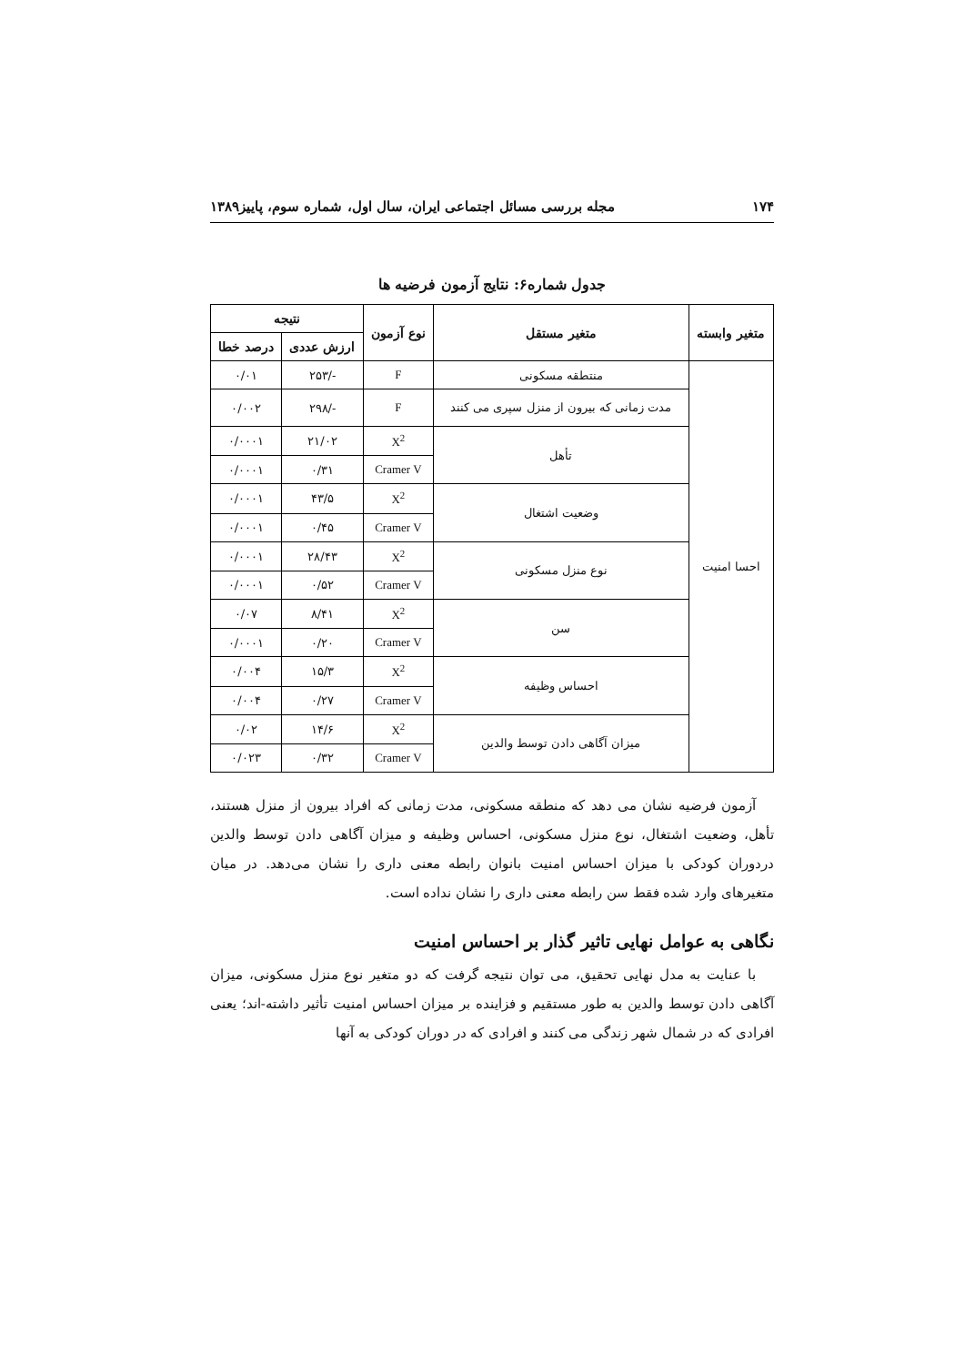۱۷۴ مجله بررسی مسائل اجتماعی ایران، سال اول، شماره سوم، پاییز۱۳۸۹
جدول شماره۶: نتایج آزمون فرضیه ها
| متغیر وابسته | متغیر مستقل | نوع آزمون | نتیجه | |
| --- | --- | --- | --- | --- |
| | | | ارزش عددی | درصد خطا |
| احسا امنیت | منتطقه مسکونی | F | -/۲۵۳ | ۰/۰۱ |
| | مدت زمانی که بیرون از منزل سپری می کنند | F | -/۲۹۸ | ۰/۰۰۲ |
| | تأهل | X<sup>2</sup> | ۲۱/۰۲ | ۰/۰۰۰۱ |
| | | Cramer V | ۰/۳۱ | ۰/۰۰۰۱ |
| | وضعیت اشتغال | X<sup>2</sup> | ۴۳/۵ | ۰/۰۰۰۱ |
| | | Cramer V | ۰/۴۵ | ۰/۰۰۰۱ |
| | نوع منزل مسکونی | X<sup>2</sup> | ۲۸/۴۳ | ۰/۰۰۰۱ |
| | | Cramer V | ۰/۵۲ | ۰/۰۰۰۱ |
| | سن | X<sup>2</sup> | ۸/۴۱ | ۰/۰۷ |
| | | Cramer V | ۰/۲۰ | ۰/۰۰۰۱ |
| | احساس وظیفه | X<sup>2</sup> | ۱۵/۳ | ۰/۰۰۴ |
| | | Cramer V | ۰/۲۷ | ۰/۰۰۴ |
| | میزان آگاهی دادن توسط والدین | X<sup>2</sup> | ۱۴/۶ | ۰/۰۲ |
| | | Cramer V | ۰/۳۲ | ۰/۰۲۳ |
آزمون فرضیه نشان می دهد که منطقه مسکونی، مدت زمانی که افراد بیرون از منزل هستند، تأهل، وضعیت اشتغال، نوع منزل مسکونی، احساس وظیفه و میزان آگاهی دادن توسط والدین دردوران کودکی با میزان احساس امنیت بانوان رابطه معنی داری را نشان می‌دهد. در میان متغیرهای وارد شده فقط سن رابطه معنی داری را نشان نداده است.
نگاهی به عوامل نهایی تاثیر گذار بر احساس امنیت
با عنایت به مدل نهایی تحقیق، می توان نتیجه گرفت که دو متغیر نوع منزل مسکونی، میزان آگاهی دادن توسط والدین به طور مستقیم و فزاینده بر میزان احساس امنیت تأثیر داشته-اند؛ یعنی افرادی که در شمال شهر زندگی می کنند و افرادی که در دوران کودکی به آنها